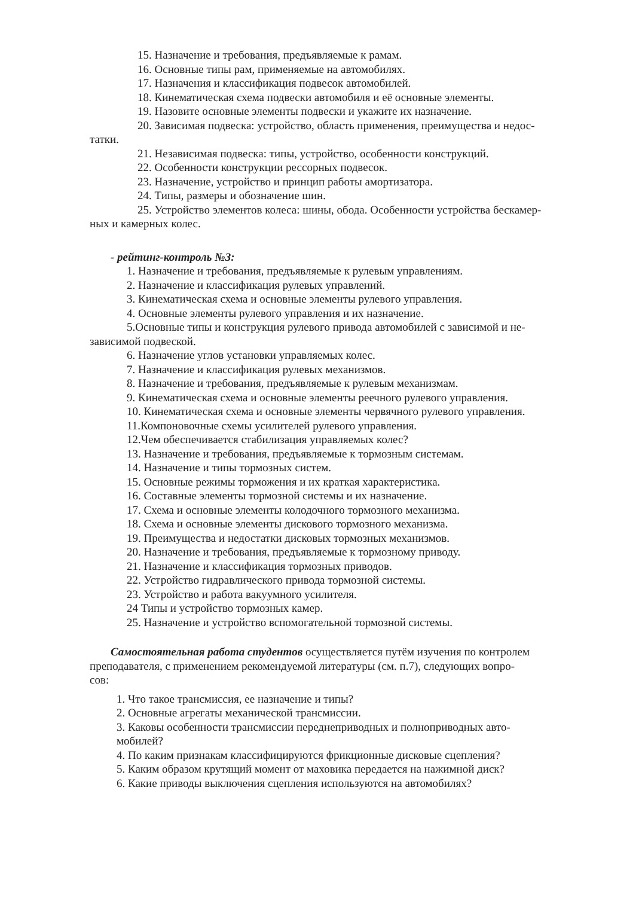15. Назначение и требования, предъявляемые к рамам.
16. Основные типы рам, применяемые на автомобилях.
17. Назначения и классификация подвесок автомобилей.
18. Кинематическая схема подвески автомобиля и её основные элементы.
19. Назовите основные элементы подвески и укажите их назначение.
20. Зависимая подвеска: устройство, область применения, преимущества и недос-
татки.
21. Независимая подвеска: типы, устройство, особенности конструкций.
22. Особенности конструкции рессорных подвесок.
23. Назначение, устройство и принцип работы амортизатора.
24. Типы, размеры и обозначение шин.
25. Устройство элементов колеса: шины, обода. Особенности устройства бескамер-
ных и камерных колес.
- рейтинг-контроль №3:
1. Назначение и требования, предъявляемые к рулевым управлениям.
2. Назначение и классификация рулевых управлений.
3. Кинематическая схема и основные элементы рулевого управления.
4. Основные элементы рулевого управления и их назначение.
5.Основные типы и конструкция рулевого привода автомобилей с зависимой и не-
зависимой подвеской.
6. Назначение углов установки управляемых колес.
7. Назначение и классификация рулевых механизмов.
8. Назначение и требования, предъявляемые к рулевым механизмам.
9. Кинематическая схема и основные элементы реечного рулевого управления.
10. Кинематическая схема и основные элементы червячного рулевого управления.
11.Компоновочные схемы усилителей рулевого управления.
12.Чем обеспечивается стабилизация управляемых колес?
13. Назначение и требования, предъявляемые к тормозным системам.
14. Назначение и типы тормозных систем.
15. Основные режимы торможения и их краткая характеристика.
16. Составные элементы тормозной системы и их назначение.
17. Схема и основные элементы колодочного тормозного механизма.
18. Схема и основные элементы дискового тормозного механизма.
19. Преимущества и недостатки дисковых тормозных механизмов.
20. Назначение и требования, предъявляемые к тормозному приводу.
21. Назначение и классификация тормозных приводов.
22. Устройство гидравлического привода тормозной системы.
23. Устройство и работа вакуумного усилителя.
24 Типы и устройство тормозных камер.
25. Назначение и устройство вспомогательной тормозной системы.
Самостоятельная работа студентов осуществляется путём изучения по контролем
преподавателя, с применением рекомендуемой литературы (см. п.7), следующих вопро-
сов:
1. Что такое трансмиссия, ее назначение и типы?
2. Основные агрегаты механической трансмиссии.
3. Каковы особенности трансмиссии переднеприводных и полноприводных авто-
мобилей?
4. По каким признакам классифицируются фрикционные дисковые сцепления?
5. Каким образом крутящий момент от маховика передается на нажимной диск?
6. Какие приводы выключения сцепления используются на автомобилях?